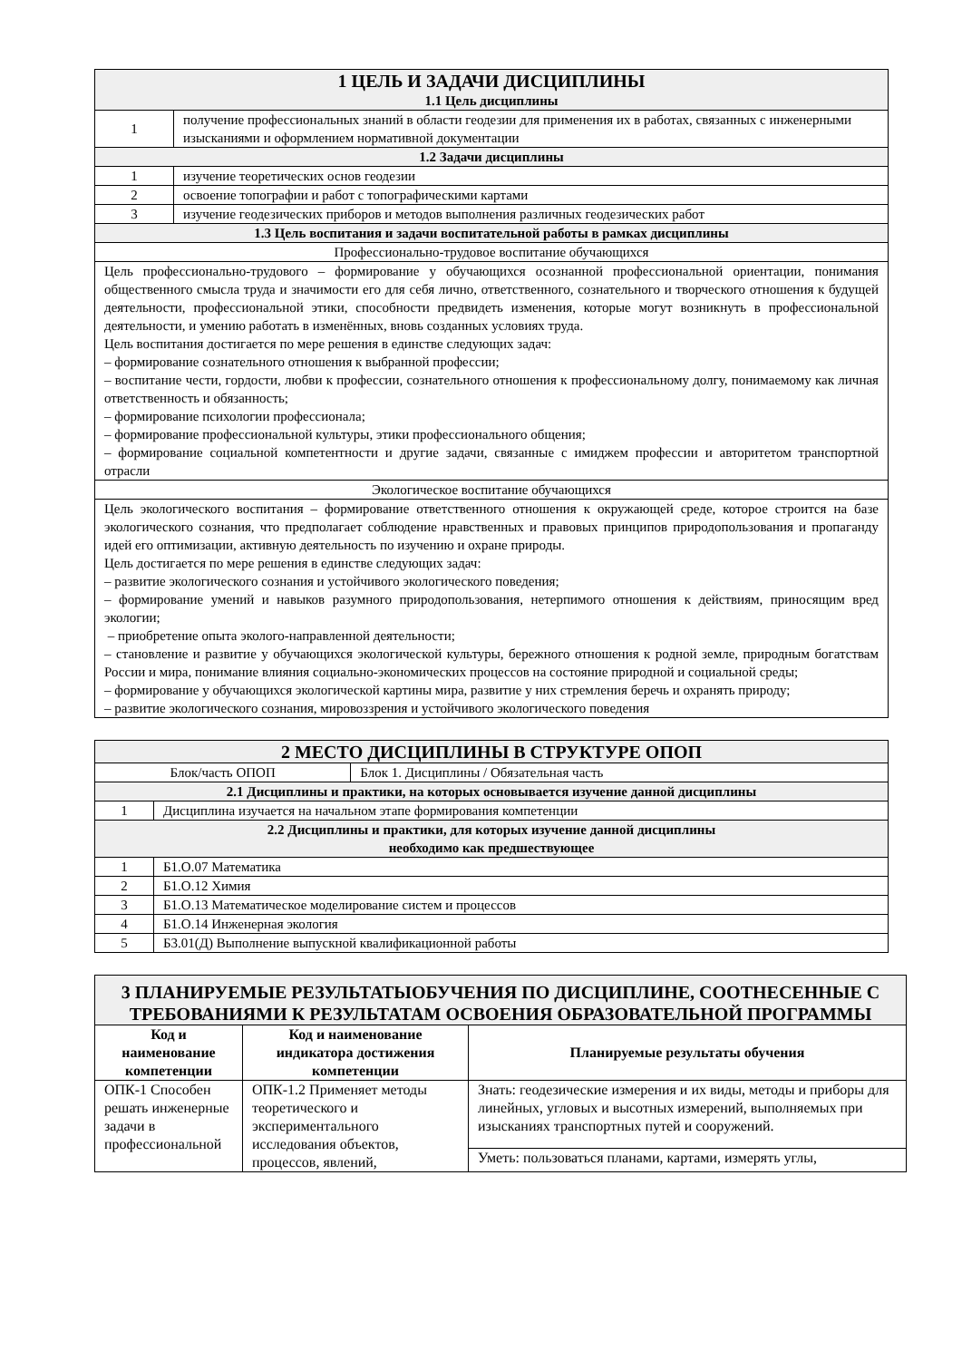| 1 ЦЕЛЬ И ЗАДАЧИ ДИСЦИПЛИНЫ 1.1 Цель дисциплины | |
| 1 | получение профессиональных знаний в области геодезии для применения их в работах, связанных с инженерными изысканиями и оформлением нормативной документации |
| 1.2 Задачи дисциплины | |
| 1 | изучение теоретических основ геодезии |
| 2 | освоение топографии и работ с топографическими картами |
| 3 | изучение геодезических приборов и методов выполнения различных геодезических работ |
| 1.3 Цель воспитания и задачи воспитательной работы в рамках дисциплины | |
| Профессионально-трудовое воспитание обучающихся | |
| Цель профессионально-трудового – формирование у обучающихся осознанной профессиональной ориентации, понимания общественного смысла труда и значимости его для себя лично, ответственного, сознательного и творческого отношения к будущей деятельности, профессиональной этики, способности предвидеть изменения, которые могут возникнуть в профессиональной деятельности, и умению работать в изменённых, вновь созданных условиях труда. Цель воспитания достигается по мере решения в единстве следующих задач: – формирование сознательного отношения к выбранной профессии; – воспитание чести, гордости, любви к профессии, сознательного отношения к профессиональному долгу, понимаемому как личная ответственность и обязанность; – формирование психологии профессионала; – формирование профессиональной культуры, этики профессионального общения; – формирование социальной компетентности и другие задачи, связанные с имиджем профессии и авторитетом транспортной отрасли | |
| Экологическое воспитание обучающихся | |
| Цель экологического воспитания – формирование ответственного отношения к окружающей среде, которое строится на базе экологического сознания, что предполагает соблюдение нравственных и правовых принципов природопользования и пропаганду идей его оптимизации, активную деятельность по изучению и охране природы. Цель достигается по мере решения в единстве следующих задач: – развитие экологического сознания и устойчивого экологического поведения; – формирование умений и навыков разумного природопользования, нетерпимого отношения к действиям, приносящим вред экологии; – приобретение опыта эколого-направленной деятельности; – становление и развитие у обучающихся экологической культуры, бережного отношения к родной земле, природным богатствам России и мира, понимание влияния социально-экономических процессов на состояние природной и социальной среды; – формирование у обучающихся экологической картины мира, развитие у них стремления беречь и охранять природу; – развитие экологического сознания, мировоззрения и устойчивого экологического поведения | |
| 2 МЕСТО ДИСЦИПЛИНЫ В СТРУКТУРЕ ОПОП | | |
| Блок/часть ОПОП | | Блок 1. Дисциплины / Обязательная часть |
| 2.1 Дисциплины и практики, на которых основывается изучение данной дисциплины | | |
| 1 | Дисциплина изучается на начальном этапе формирования компетенции | |
| 2.2 Дисциплины и практики, для которых изучение данной дисциплины необходимо как предшествующее | | |
| 1 | Б1.О.07 Математика | |
| 2 | Б1.О.12 Химия | |
| 3 | Б1.О.13 Математическое моделирование систем и процессов | |
| 4 | Б1.О.14 Инженерная экология | |
| 5 | Б3.01(Д) Выполнение выпускной квалификационной работы | |
| 3 ПЛАНИРУЕМЫЕ РЕЗУЛЬТАТЫОБУЧЕНИЯ ПО ДИСЦИПЛИНЕ, СООТНЕСЕННЫЕ С ТРЕБОВАНИЯМИ К РЕЗУЛЬТАТАМ ОСВОЕНИЯ ОБРАЗОВАТЕЛЬНОЙ ПРОГРАММЫ | | |
| Код и наименование компетенции | Код и наименование индикатора достижения компетенции | Планируемые результаты обучения |
| ОПК-1 Способен решать инженерные задачи в профессиональной | ОПК-1.2 Применяет методы теоретического и экспериментального исследования объектов, процессов, явлений, | Знать: геодезические измерения и их виды, методы и приборы для линейных, угловых и высотных измерений, выполняемых при изысканиях транспортных путей и сооружений. |
| | | Уметь: пользоваться планами, картами, измерять углы, |